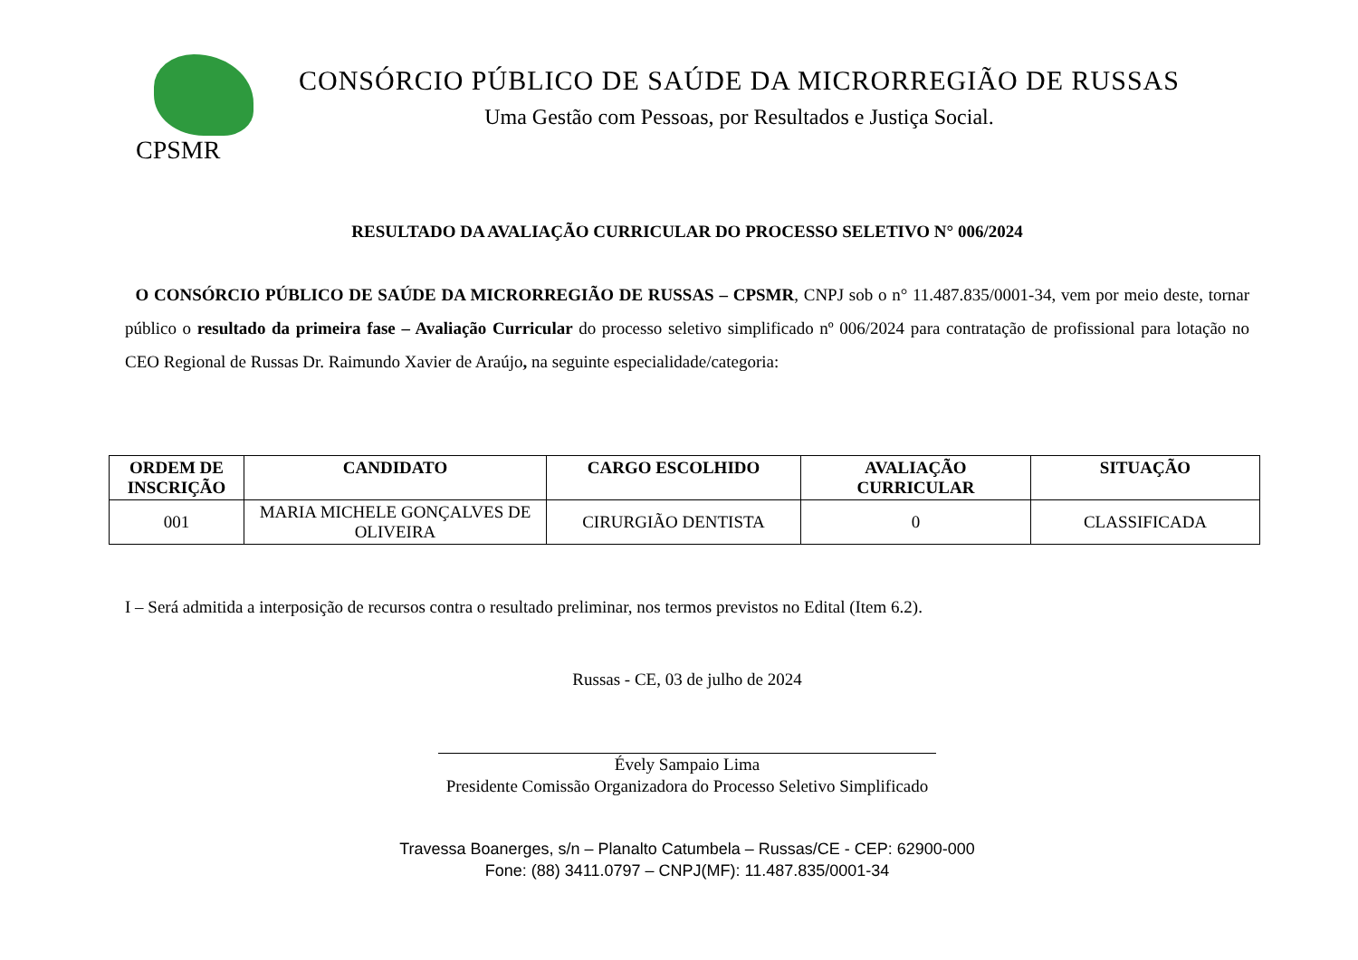CPSMR
CONSÓRCIO PÚBLICO DE SAÚDE DA MICRORREGIÃO DE RUSSAS
Uma Gestão com Pessoas, por Resultados e Justiça Social.
RESULTADO DA AVALIAÇÃO CURRICULAR DO PROCESSO SELETIVO N° 006/2024
O CONSÓRCIO PÚBLICO DE SAÚDE DA MICRORREGIÃO DE RUSSAS – CPSMR, CNPJ sob o n° 11.487.835/0001-34, vem por meio deste, tornar público o resultado da primeira fase – Avaliação Curricular do processo seletivo simplificado nº 006/2024 para contratação de profissional para lotação no CEO Regional de Russas Dr. Raimundo Xavier de Araújo, na seguinte especialidade/categoria:
| ORDEM DE INSCRIÇÃO | CANDIDATO | CARGO ESCOLHIDO | AVALIAÇÃO CURRICULAR | SITUAÇÃO |
| --- | --- | --- | --- | --- |
| 001 | MARIA MICHELE GONÇALVES DE OLIVEIRA | CIRURGIÃO DENTISTA | 0 | CLASSIFICADA |
I – Será admitida a interposição de recursos contra o resultado preliminar, nos termos previstos no Edital (Item 6.2).
Russas - CE, 03 de julho de 2024
Évely Sampaio Lima
Presidente Comissão Organizadora do Processo Seletivo Simplificado
Travessa Boanerges, s/n – Planalto Catumbela – Russas/CE - CEP: 62900-000
Fone: (88) 3411.0797 – CNPJ(MF): 11.487.835/0001-34